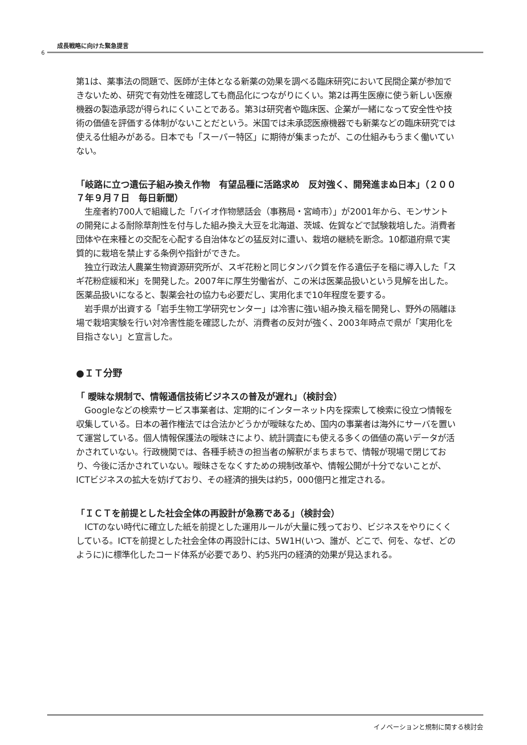6
成長戦略に向けた緊急提言
第1は、薬事法の問題で、医師が主体となる新薬の効果を調べる臨床研究において民間企業が参加できないため、研究で有効性を確認しても商品化につながりにくい。第2は再生医療に使う新しい医療機器の製造承認が得られにくいことである。第3は研究者や臨床医、企業が一緒になって安全性や技術の価値を評価する体制がないことだという。米国では未承認医療機器でも新薬などの臨床研究では使える仕組みがある。日本でも「スーパー特区」に期待が集まったが、この仕組みもうまく働いていない。
「岐路に立つ遺伝子組み換え作物　有望品種に活路求め　反対強く、開発進まぬ日本」（２００７年９月７日　毎日新聞）
　生産者約700人で組織した「バイオ作物懇話会（事務局・宮崎市）」が2001年から、モンサントの開発による耐除草剤性を付与した組み換え大豆を北海道、茨城、佐賀などで試験栽培した。消費者団体や在来種との交配を心配する自治体などの猛反対に遭い、栽培の継続を断念。10都道府県で実質的に栽培を禁止する条例や指針ができた。
　独立行政法人農業生物資源研究所が、スギ花粉と同じタンパク質を作る遺伝子を稲に導入した「スギ花粉症緩和米」を開発した。2007年に厚生労働省が、この米は医薬品扱いという見解を出した。医薬品扱いになると、製薬会社の協力も必要だし、実用化まで10年程度を要する。
　岩手県が出資する「岩手生物工学研究センター」は冷害に強い組み換え稲を開発し、野外の隔離ほ場で栽培実験を行い対冷害性能を確認したが、消費者の反対が強く、2003年時点で県が「実用化を目指さない」と宣言した。
●ＩＴ分野
「 曖昧な規制で、情報通信技術ビジネスの普及が遅れ」（検討会）
　Googleなどの検索サービス事業者は、定期的にインターネット内を探索して検索に役立つ情報を収集している。日本の著作権法では合法かどうかが曖昧なため、国内の事業者は海外にサーバを置いて運営している。個人情報保護法の曖昧さにより、統計調査にも使える多くの価値の高いデータが活かされていない。行政機関では、各種手続きの担当者の解釈がまちまちで、情報が現場で閉じており、今後に活かされていない。曖昧さをなくすための規制改革や、情報公開が十分でないことが、ICTビジネスの拡大を妨げており、その経済的損失は約5，000億円と推定される。
「ＩＣＴを前提とした社会全体の再設計が急務である」（検討会）
　ICTのない時代に確立した紙を前提とした運用ルールが大量に残っており、ビジネスをやりにくくしている。ICTを前提とした社会全体の再設計には、5W1H(いつ、誰が、どこで、何を、なぜ、どのように)に標準化したコード体系が必要であり、約5兆円の経済的効果が見込まれる。
イノベーションと規制に関する検討会